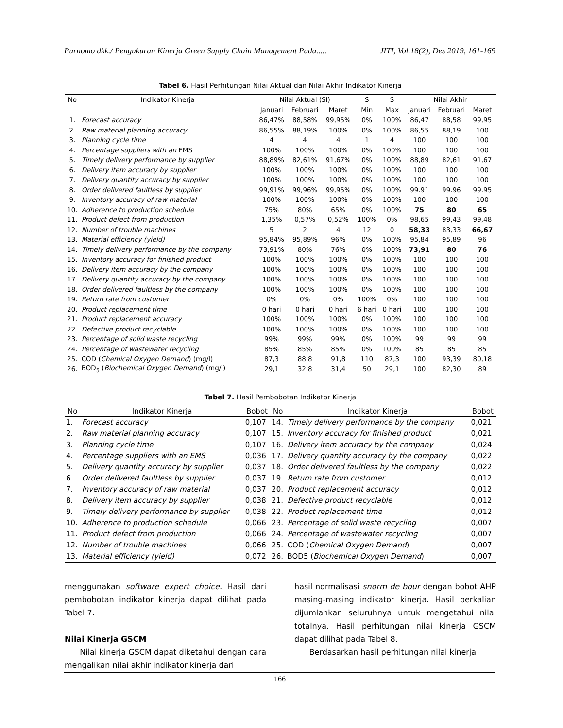Purnomo dkk./ Pengukuran Kinerja Green Supply Chain Management Pada..... JITI, Vol.18(2), Des 2019, 161-169
Tabel 6. Hasil Perhitungan Nilai Aktual dan Nilai Akhir Indikator Kinerja
| No | Indikator Kinerja | Nilai Aktual (SI) | | | S | S | Nilai Akhir | | |
| --- | --- | --- | --- | --- | --- | --- | --- | --- | --- |
| | | Januari | Februari | Maret | Min | Max | Januari | Februari | Maret |
| 1. | Forecast accuracy | 86,47% | 88,58% | 99,95% | 0% | 100% | 86,47 | 88,58 | 99,95 |
| 2. | Raw material planning accuracy | 86,55% | 88,19% | 100% | 0% | 100% | 86,55 | 88,19 | 100 |
| 3. | Planning cycle time | 4 | 4 | 4 | 1 | 4 | 100 | 100 | 100 |
| 4. | Percentage suppliers with an EMS | 100% | 100% | 100% | 0% | 100% | 100 | 100 | 100 |
| 5. | Timely delivery performance by supplier | 88,89% | 82,61% | 91,67% | 0% | 100% | 88,89 | 82,61 | 91,67 |
| 6. | Delivery item accuracy by supplier | 100% | 100% | 100% | 0% | 100% | 100 | 100 | 100 |
| 7. | Delivery quantity accuracy by supplier | 100% | 100% | 100% | 0% | 100% | 100 | 100 | 100 |
| 8. | Order delivered faultless by supplier | 99,91% | 99,96% | 99,95% | 0% | 100% | 99.91 | 99.96 | 99.95 |
| 9. | Inventory accuracy of raw material | 100% | 100% | 100% | 0% | 100% | 100 | 100 | 100 |
| 10. | Adherence to production schedule | 75% | 80% | 65% | 0% | 100% | 75 | 80 | 65 |
| 11. | Product defect from production | 1,35% | 0,57% | 0,52% | 100% | 0% | 98,65 | 99,43 | 99,48 |
| 12. | Number of trouble machines | 5 | 2 | 4 | 12 | 0 | 58,33 | 83,33 | 66,67 |
| 13. | Material efficiency (yield) | 95,84% | 95,89% | 96% | 0% | 100% | 95,84 | 95,89 | 96 |
| 14. | Timely delivery performance by the company | 73,91% | 80% | 76% | 0% | 100% | 73,91 | 80 | 76 |
| 15. | Inventory accuracy for finished product | 100% | 100% | 100% | 0% | 100% | 100 | 100 | 100 |
| 16. | Delivery item accuracy by the company | 100% | 100% | 100% | 0% | 100% | 100 | 100 | 100 |
| 17. | Delivery quantity accuracy by the company | 100% | 100% | 100% | 0% | 100% | 100 | 100 | 100 |
| 18. | Order delivered faultless by the company | 100% | 100% | 100% | 0% | 100% | 100 | 100 | 100 |
| 19. | Return rate from customer | 0% | 0% | 0% | 100% | 0% | 100 | 100 | 100 |
| 20. | Product replacement time | 0 hari | 0 hari | 0 hari | 6 hari | 0 hari | 100 | 100 | 100 |
| 21. | Product replacement accuracy | 100% | 100% | 100% | 0% | 100% | 100 | 100 | 100 |
| 22. | Defective product recyclable | 100% | 100% | 100% | 0% | 100% | 100 | 100 | 100 |
| 23. | Percentage of solid waste recycling | 99% | 99% | 99% | 0% | 100% | 99 | 99 | 99 |
| 24. | Percentage of wastewater recycling | 85% | 85% | 85% | 0% | 100% | 85 | 85 | 85 |
| 25. | COD ( Chemical Oxygen Demand ) (mg/l) | 87,3 | 88,8 | 91,8 | 110 | 87,3 | 100 | 93,39 | 80,18 |
| 26. | BOD<sub>5</sub> ( Biochemical Oxygen Demand ) (mg/l) | 29,1 | 32,8 | 31,4 | 50 | 29,1 | 100 | 82,30 | 89 |
Tabel 7. Hasil Pembobotan Indikator Kinerja
| No | Indikator Kinerja | Bobot | No | Indikator Kinerja | Bobot |
| --- | --- | --- | --- | --- | --- |
| 1. | Forecast accuracy | 0,107 | 14. | Timely delivery performance by the company | 0,021 |
| 2. | Raw material planning accuracy | 0,107 | 15. | Inventory accuracy for finished product | 0,021 |
| 3. | Planning cycle time | 0,107 | 16. | Delivery item accuracy by the company | 0,024 |
| 4. | Percentage suppliers with an EMS | 0,036 | 17. | Delivery quantity accuracy by the company | 0,022 |
| 5. | Delivery quantity accuracy by supplier | 0,037 | 18. | Order delivered faultless by the company | 0,022 |
| 6. | Order delivered faultless by supplier | 0,037 | 19. | Return rate from customer | 0,012 |
| 7. | Inventory accuracy of raw material | 0,037 | 20. | Product replacement accuracy | 0,012 |
| 8. | Delivery item accuracy by supplier | 0,038 | 21. | Defective product recyclable | 0,012 |
| 9. | Timely delivery performance by supplier | 0,038 | 22. | Product replacement time | 0,012 |
| 10. | Adherence to production schedule | 0,066 | 23. | Percentage of solid waste recycling | 0,007 |
| 11. | Product defect from production | 0,066 | 24. | Percentage of wastewater recycling | 0,007 |
| 12. | Number of trouble machines | 0,066 | 25. | COD ( Chemical Oxygen Demand ) | 0,007 |
| 13. | Material efficiency (yield) | 0,072 | 26. | BOD5 ( Biochemical Oxygen Demand ) | 0,007 |
menggunakan software expert choice. Hasil dari pembobotan indikator kinerja dapat dilihat pada Tabel 7.
Nilai Kinerja GSCM
Nilai kinerja GSCM dapat diketahui dengan cara mengalikan nilai akhir indikator kinerja dari
hasil normalisasi snorm de bour dengan bobot AHP masing-masing indikator kinerja. Hasil perkalian dijumlahkan seluruhnya untuk mengetahui nilai totalnya. Hasil perhitungan nilai kinerja GSCM dapat dilihat pada Tabel 8.
Berdasarkan hasil perhitungan nilai kinerja
166